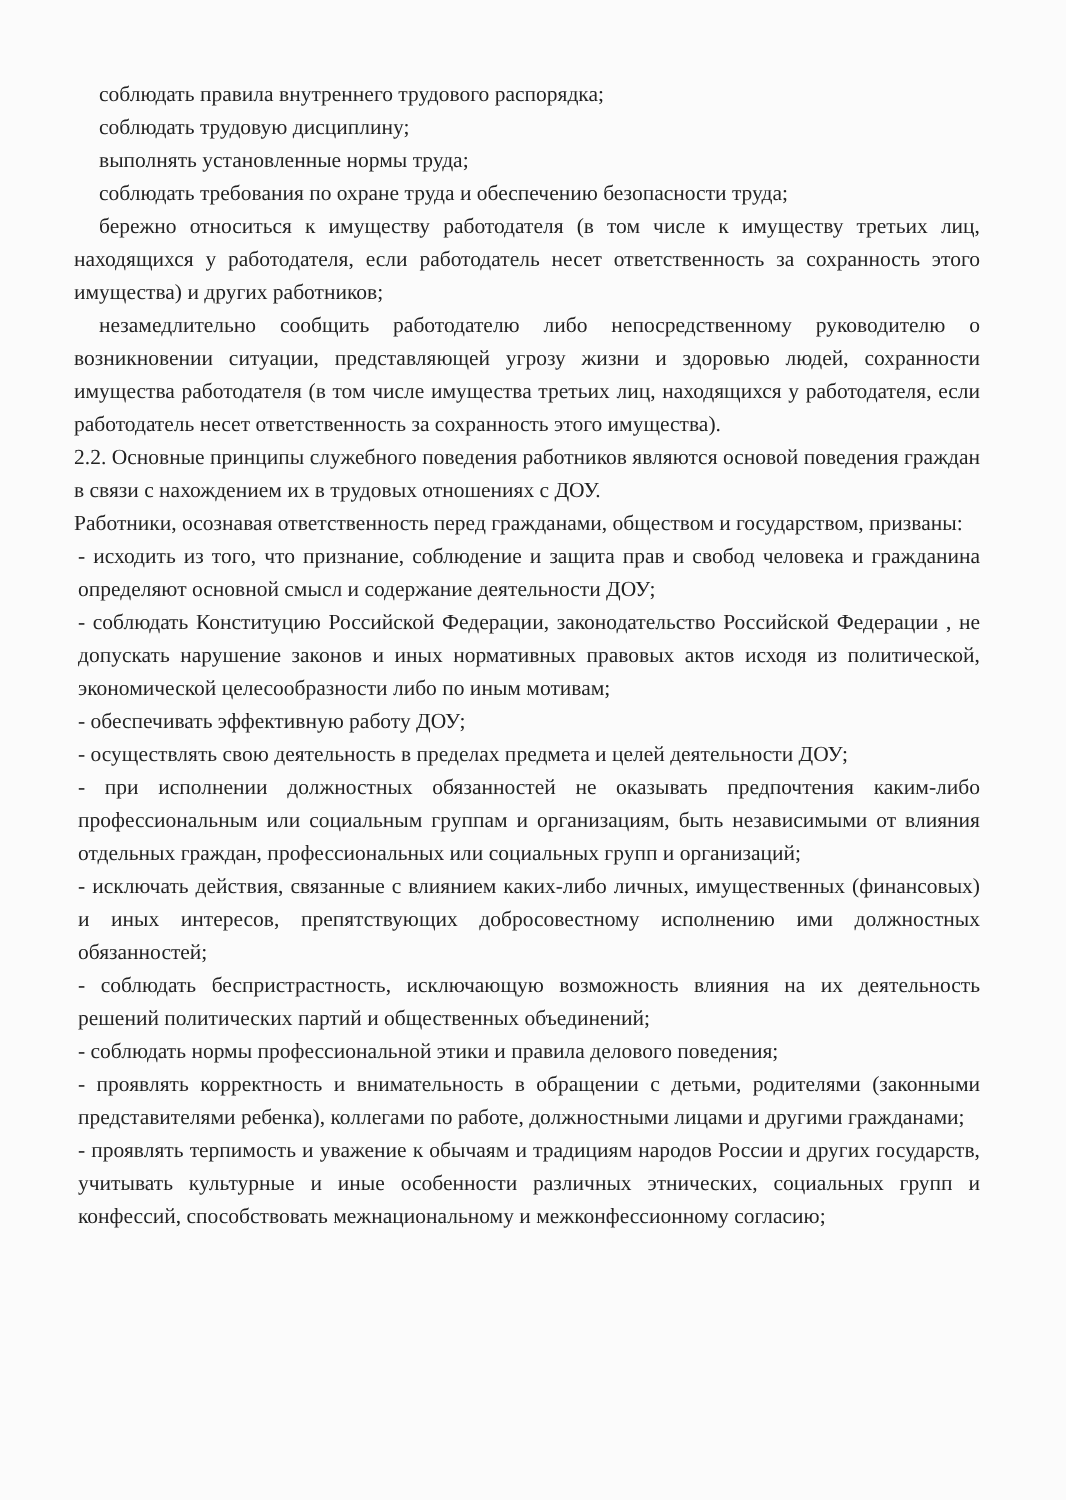соблюдать правила внутреннего трудового распорядка;
соблюдать трудовую дисциплину;
выполнять установленные нормы труда;
соблюдать требования по охране труда и обеспечению безопасности труда;
бережно относиться к имуществу работодателя (в том числе к имуществу третьих лиц, находящихся у работодателя, если работодатель несет ответственность за сохранность этого имущества) и других работников;
незамедлительно сообщить работодателю либо непосредственному руководителю о возникновении ситуации, представляющей угрозу жизни и здоровью людей, сохранности имущества работодателя (в том числе имущества третьих лиц, находящихся у работодателя, если работодатель несет ответственность за сохранность этого имущества).
2.2. Основные принципы служебного поведения работников являются основой поведения граждан в связи с нахождением их в трудовых отношениях с ДОУ.
Работники, осознавая ответственность перед гражданами, обществом и государством, призваны:
- исходить из того, что признание, соблюдение и защита прав и свобод человека и гражданина определяют основной смысл и содержание деятельности ДОУ;
- соблюдать Конституцию Российской Федерации, законодательство Российской Федерации , не допускать нарушение законов и иных нормативных правовых актов исходя из политической, экономической целесообразности либо по иным мотивам;
- обеспечивать эффективную работу ДОУ;
- осуществлять свою деятельность в пределах предмета и целей деятельности ДОУ;
- при исполнении должностных обязанностей не оказывать предпочтения каким-либо профессиональным или социальным группам и организациям, быть независимыми от влияния отдельных граждан, профессиональных или социальных групп и организаций;
- исключать действия, связанные с влиянием каких-либо личных, имущественных (финансовых) и иных интересов, препятствующих добросовестному исполнению ими должностных обязанностей;
- соблюдать беспристрастность, исключающую возможность влияния на их деятельность решений политических партий и общественных объединений;
- соблюдать нормы профессиональной этики и правила делового поведения;
- проявлять корректность и внимательность в обращении с детьми, родителями (законными представителями ребенка), коллегами по работе, должностными лицами и другими гражданами;
- проявлять терпимость и уважение к обычаям и традициям народов России и других государств, учитывать культурные и иные особенности различных этнических, социальных групп и конфессий, способствовать межнациональному и межконфессионному согласию;